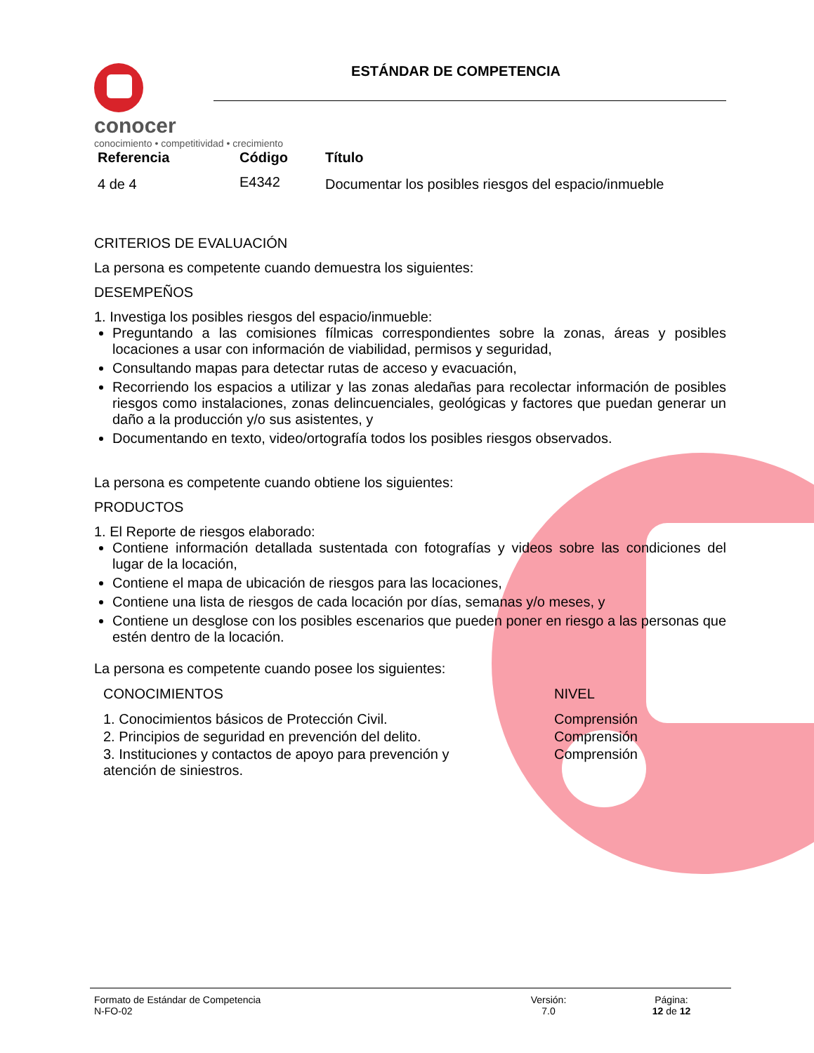conocer
conocimiento • competitividad • crecimiento
ESTÁNDAR DE COMPETENCIA
| Referencia | Código | Título |
| --- | --- | --- |
| 4 de 4 | E4342 | Documentar los posibles riesgos del espacio/inmueble |
CRITERIOS DE EVALUACIÓN
La persona es competente cuando demuestra los siguientes:
DESEMPEÑOS
1. Investiga los posibles riesgos del espacio/inmueble:
Preguntando a las comisiones fílmicas correspondientes sobre la zonas, áreas y posibles locaciones a usar con información de viabilidad, permisos y seguridad,
Consultando mapas para detectar rutas de acceso y evacuación,
Recorriendo los espacios a utilizar y las zonas aledañas para recolectar información de posibles riesgos como instalaciones, zonas delincuenciales, geológicas y factores que puedan generar un daño a la producción y/o sus asistentes, y
Documentando en texto, video/ortografía todos los posibles riesgos observados.
La persona es competente cuando obtiene los siguientes:
PRODUCTOS
1. El Reporte de riesgos elaborado:
Contiene información detallada sustentada con fotografías y videos sobre las condiciones del lugar de la locación,
Contiene el mapa de ubicación de riesgos para las locaciones,
Contiene una lista de riesgos de cada locación por días, semanas y/o meses, y
Contiene un desglose con los posibles escenarios que pueden poner en riesgo a las personas que estén dentro de la locación.
La persona es competente cuando posee los siguientes:
| CONOCIMIENTOS | NIVEL |
| 1. Conocimientos básicos de Protección Civil. | Comprensión |
| 2. Principios de seguridad en prevención del delito. | Comprensión |
| 3. Instituciones y contactos de apoyo para prevención y atención de siniestros. | Comprensión |
Formato de Estándar de Competencia
N-FO-02
Versión:
7.0
Página:
12 de 12